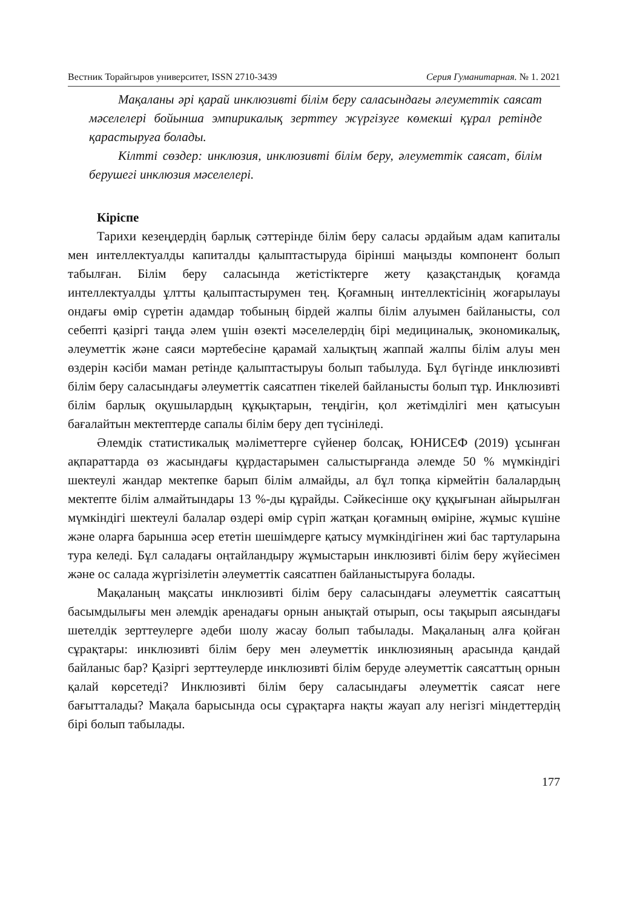Вестник Торайгыров университет, ISSN 2710-3439 Серия Гуманитарная. № 1. 2021
Мақаланы әрі қарай инклюзивті білім беру саласындағы әлеуметтік саясат мәселелері бойынша эмпирикалық зерттеу жүргізуге көмекші құрал ретінде қарастыруға болады.
Кілтті сөздер: инклюзия, инклюзивті білім беру, әлеуметтік саясат, білім берушегі инклюзия мәселелері.
Кіріспе
Тарихи кезеңдердің барлық сәттерінде білім беру саласы әрдайым адам капиталы мен интеллектуалды капиталды қалыптастыруда бірінші маңызды компонент болып табылған. Білім беру саласында жетістіктерге жету қазақстандық қоғамда интеллектуалды ұлтты қалыптастырумен тең. Қоғамның интеллектісінің жоғарылауы ондағы өмір сүретін адамдар тобының бірдей жалпы білім алуымен байланысты, сол себепті қазіргі таңда әлем үшін өзекті мәселелердің бірі медициналық, экономикалық, әлеуметтік және саяси мәртебесіне қарамай халықтың жаппай жалпы білім алуы мен өздерін кәсіби маман ретінде қалыптастыруы болып табылуда. Бұл бүгінде инклюзивті білім беру саласындағы әлеуметтік саясатпен тікелей байланысты болып тұр. Инклюзивті білім барлық оқушылардың құқықтарын, теңдігін, қол жетімділігі мен қатысуын бағалайтын мектептерде сапалы білім беру деп түсініледі.
Әлемдік статистикалық мәліметтерге сүйенер болсақ, ЮНИСЕФ (2019) ұсынған ақпараттарда өз жасындағы құрдастарымен салыстырғанда әлемде 50 % мүмкіндігі шектеулі жандар мектепке барып білім алмайды, ал бұл топқа кірмейтін балалардың мектепте білім алмайтындары 13 %-ды құрайды. Сәйкесінше оқу құқығынан айырылған мүмкіндігі шектеулі балалар өздері өмір сүріп жатқан қоғамның өміріне, жұмыс күшіне және оларға барынша әсер ететін шешімдерге қатысу мүмкіндігінен жиі бас тартуларына тура келеді. Бұл саладағы оңтайландыру жұмыстарын инклюзивті білім беру жүйесімен және ос салада жүргізілетін әлеуметтік саясатпен байланыстыруға болады.
Мақаланың мақсаты инклюзивті білім беру саласындағы әлеуметтік саясаттың басымдылығы мен әлемдік аренадағы орнын анықтай отырып, осы тақырып аясындағы шетелдік зерттеулерге әдеби шолу жасау болып табылады. Мақаланың алға қойған сұрақтары: инклюзивті білім беру мен әлеуметтік инклюзияның арасында қандай байланыс бар? Қазіргі зерттеулерде инклюзивті білім беруде әлеуметтік саясаттың орнын қалай көрсетеді? Инклюзивті білім беру саласындағы әлеуметтік саясат неге бағытталады? Мақала барысында осы сұрақтарға нақты жауап алу негізгі міндеттердің бірі болып табылады.
177